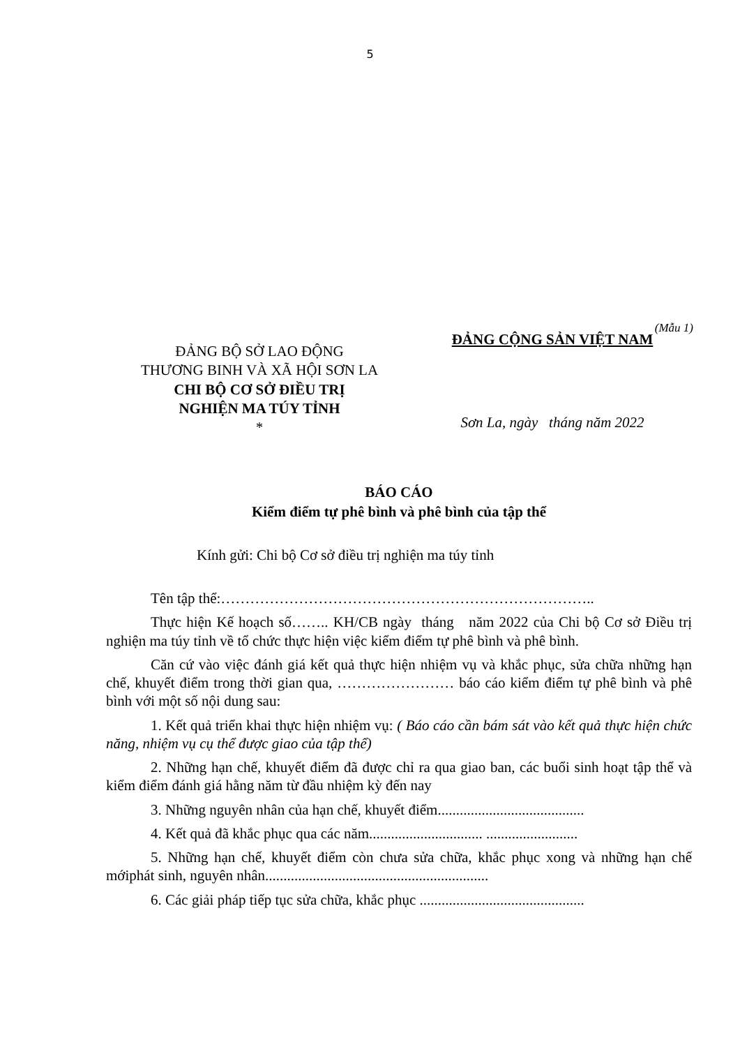5
(Mẫu 1)
ĐẢNG BỘ SỞ LAO ĐỘNG
THƯƠNG BINH VÀ XÃ HỘI SƠN LA
CHI BỘ CƠ SỞ ĐIỀU TRỊ
NGHIỆN MA TÚY TỈNH
*
ĐẢNG CỘNG SẢN VIỆT NAM
Sơn La, ngày tháng năm 2022
BÁO CÁO
Kiểm điểm tự phê bình và phê bình của tập thể
Kính gửi: Chi bộ Cơ sở điều trị nghiện ma túy tỉnh
Tên tập thể:…………………………………………………………………..
Thực hiện Kế hoạch số…….. KH/CB ngày tháng năm 2022 của Chi bộ Cơ sở Điều trị nghiện ma túy tỉnh về tổ chức thực hiện việc kiểm điểm tự phê bình và phê bình.
Căn cứ vào việc đánh giá kết quả thực hiện nhiệm vụ và khắc phục, sửa chữa những hạn chế, khuyết điểm trong thời gian qua, …………………… báo cáo kiểm điểm tự phê bình và phê bình với một số nội dung sau:
1. Kết quả triển khai thực hiện nhiệm vụ: ( Báo cáo cần bám sát vào kết quả thực hiện chức năng, nhiệm vụ cụ thể được giao của tập thể)
2. Những hạn chế, khuyết điểm đã được chỉ ra qua giao ban, các buổi sinh hoạt tập thể và kiểm điểm đánh giá hằng năm từ đầu nhiệm kỳ đến nay
3. Những nguyên nhân của hạn chế, khuyết điểm........................................
4. Kết quả đã khắc phục qua các năm............................... .........................
5. Những hạn chế, khuyết điểm còn chưa sửa chữa, khắc phục xong và những hạn chế mớiphát sinh, nguyên nhân.............................................................
6. Các giải pháp tiếp tục sửa chữa, khắc phục .............................................